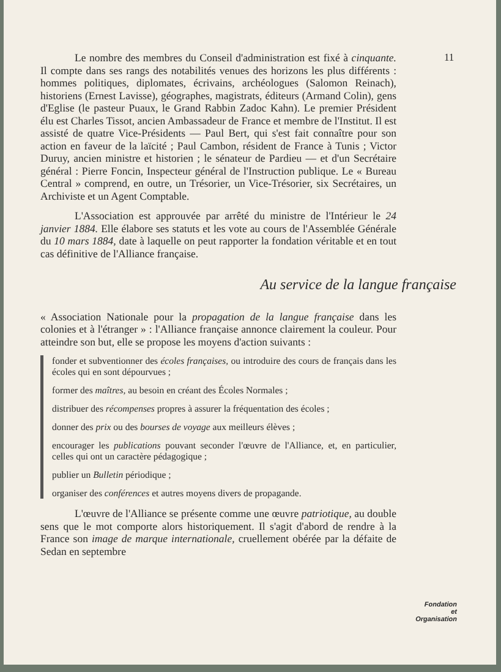11
Le nombre des membres du Conseil d'administration est fixé à cinquante. Il compte dans ses rangs des notabilités venues des horizons les plus différents : hommes politiques, diplomates, écrivains, archéologues (Salomon Reinach), historiens (Ernest Lavisse), géographes, magistrats, éditeurs (Armand Colin), gens d'Eglise (le pasteur Puaux, le Grand Rabbin Zadoc Kahn). Le premier Président élu est Charles Tissot, ancien Ambassadeur de France et membre de l'Institut. Il est assisté de quatre Vice-Présidents — Paul Bert, qui s'est fait connaître pour son action en faveur de la laïcité ; Paul Cambon, résident de France à Tunis ; Victor Duruy, ancien ministre et historien ; le sénateur de Pardieu — et d'un Secrétaire général : Pierre Foncin, Inspecteur général de l'Instruction publique. Le « Bureau Central » comprend, en outre, un Trésorier, un Vice-Trésorier, six Secrétaires, un Archiviste et un Agent Comptable.
L'Association est approuvée par arrêté du ministre de l'Intérieur le 24 janvier 1884. Elle élabore ses statuts et les vote au cours de l'Assemblée Générale du 10 mars 1884, date à laquelle on peut rapporter la fondation véritable et en tout cas définitive de l'Alliance française.
Au service de la langue française
« Association Nationale pour la propagation de la langue française dans les colonies et à l'étranger » : l'Alliance française annonce clairement la couleur. Pour atteindre son but, elle se propose les moyens d'action suivants :
fonder et subventionner des écoles françaises, ou introduire des cours de français dans les écoles qui en sont dépourvues ;
former des maîtres, au besoin en créant des Écoles Normales ;
distribuer des récompenses propres à assurer la fréquentation des écoles ;
donner des prix ou des bourses de voyage aux meilleurs élèves ;
encourager les publications pouvant seconder l'œuvre de l'Alliance, et, en particulier, celles qui ont un caractère pédagogique ;
publier un Bulletin périodique ;
organiser des conférences et autres moyens divers de propagande.
L'œuvre de l'Alliance se présente comme une œuvre patriotique, au double sens que le mot comporte alors historiquement. Il s'agit d'abord de rendre à la France son image de marque internationale, cruellement obérée par la défaite de Sedan en septembre
Fondation
et
Organisation